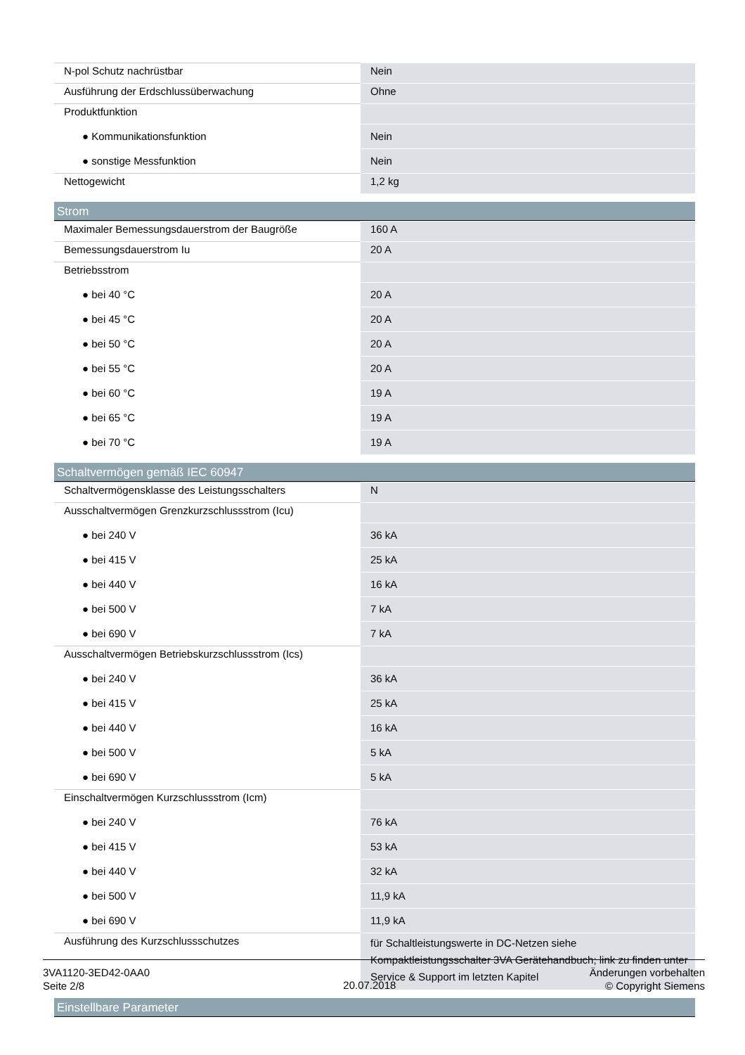| N-pol Schutz nachrüstbar | Nein |
| Ausführung der Erdschlussüberwachung | Ohne |
| Produktfunktion | |
| ● Kommunikationsfunktion | Nein |
| ● sonstige Messfunktion | Nein |
| Nettogewicht | 1,2 kg |
Strom
| Maximaler Bemessungsdauerstrom der Baugröße | 160 A |
| Bemessungsdauerstrom Iu | 20 A |
| Betriebsstrom | |
| ● bei 40 °C | 20 A |
| ● bei 45 °C | 20 A |
| ● bei 50 °C | 20 A |
| ● bei 55 °C | 20 A |
| ● bei 60 °C | 19 A |
| ● bei 65 °C | 19 A |
| ● bei 70 °C | 19 A |
Schaltvermögen gemäß IEC 60947
| Schaltvermögensklasse des Leistungsschalters | N |
| Ausschaltvermögen Grenzkurzschlussstrom (Icu) | |
| ● bei 240 V | 36 kA |
| ● bei 415 V | 25 kA |
| ● bei 440 V | 16 kA |
| ● bei 500 V | 7 kA |
| ● bei 690 V | 7 kA |
| Ausschaltvermögen Betriebskurzschlussstrom (Ics) | |
| ● bei 240 V | 36 kA |
| ● bei 415 V | 25 kA |
| ● bei 440 V | 16 kA |
| ● bei 500 V | 5 kA |
| ● bei 690 V | 5 kA |
| Einschaltvermögen Kurzschlussstrom (Icm) | |
| ● bei 240 V | 76 kA |
| ● bei 415 V | 53 kA |
| ● bei 440 V | 32 kA |
| ● bei 500 V | 11,9 kA |
| ● bei 690 V | 11,9 kA |
| Ausführung des Kurzschlussschutzes | für Schaltleistungswerte in DC-Netzen siehe Kompaktleistungsschalter 3VA Gerätehandbuch; link zu finden unter Service & Support im letzten Kapitel |
Einstellbare Parameter
3VA1120-3ED42-0AA0
Seite 2/8
20.07.2018
Änderungen vorbehalten
© Copyright Siemens